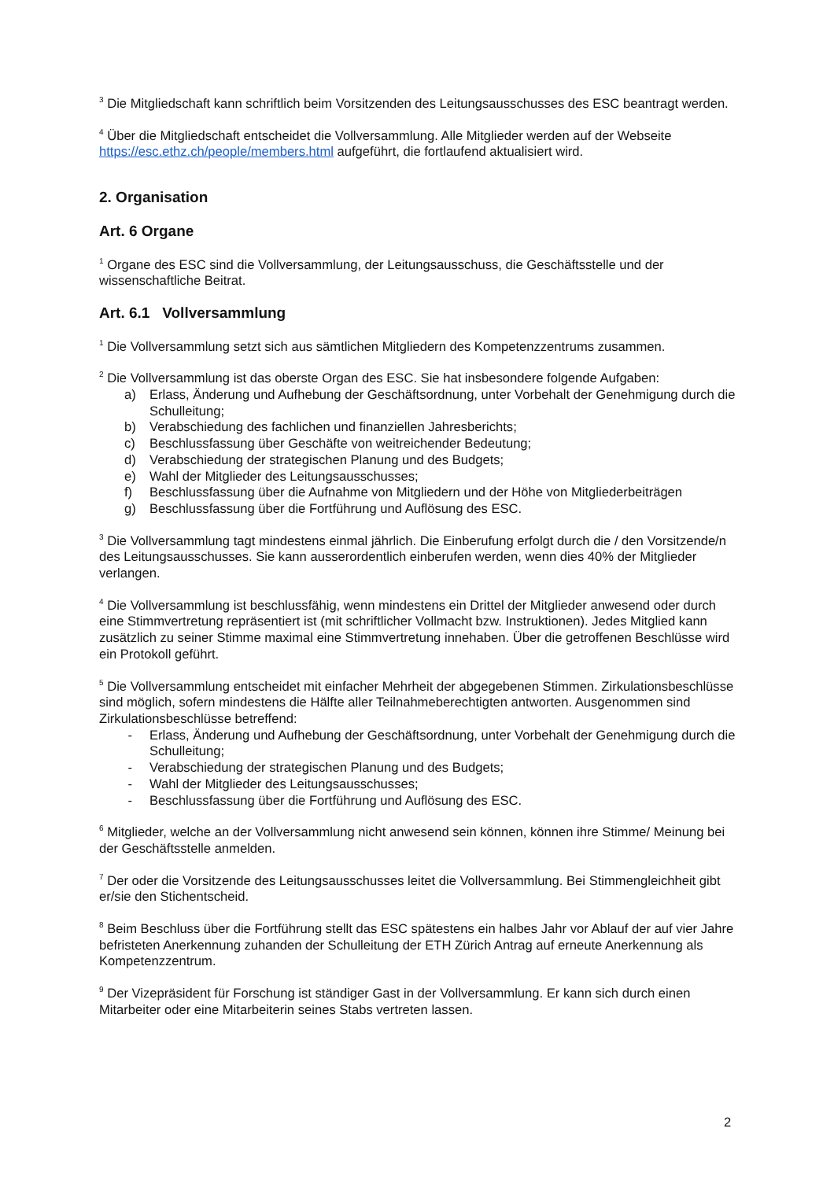<sup>3</sup> Die Mitgliedschaft kann schriftlich beim Vorsitzenden des Leitungsausschusses des ESC beantragt werden.
<sup>4</sup> Über die Mitgliedschaft entscheidet die Vollversammlung. Alle Mitglieder werden auf der Webseite https://esc.ethz.ch/people/members.html aufgeführt, die fortlaufend aktualisiert wird.
2. Organisation
Art. 6 Organe
<sup>1</sup> Organe des ESC sind die Vollversammlung, der Leitungsausschuss, die Geschäftsstelle und der wissenschaftliche Beitrat.
Art. 6.1 Vollversammlung
<sup>1</sup> Die Vollversammlung setzt sich aus sämtlichen Mitgliedern des Kompetenzzentrums zusammen.
<sup>2</sup> Die Vollversammlung ist das oberste Organ des ESC. Sie hat insbesondere folgende Aufgaben:
a) Erlass, Änderung und Aufhebung der Geschäftsordnung, unter Vorbehalt der Genehmigung durch die Schulleitung;
b) Verabschiedung des fachlichen und finanziellen Jahresberichts;
c) Beschlussfassung über Geschäfte von weitreichender Bedeutung;
d) Verabschiedung der strategischen Planung und des Budgets;
e) Wahl der Mitglieder des Leitungsausschusses;
f) Beschlussfassung über die Aufnahme von Mitgliedern und der Höhe von Mitgliederbeiträgen
g) Beschlussfassung über die Fortführung und Auflösung des ESC.
<sup>3</sup> Die Vollversammlung tagt mindestens einmal jährlich. Die Einberufung erfolgt durch die / den Vorsitzende/n des Leitungsausschusses. Sie kann ausserordentlich einberufen werden, wenn dies 40% der Mitglieder verlangen.
<sup>4</sup> Die Vollversammlung ist beschlussfähig, wenn mindestens ein Drittel der Mitglieder anwesend oder durch eine Stimmvertretung repräsentiert ist (mit schriftlicher Vollmacht bzw. Instruktionen). Jedes Mitglied kann zusätzlich zu seiner Stimme maximal eine Stimmvertretung innehaben. Über die getroffenen Beschlüsse wird ein Protokoll geführt.
<sup>5</sup> Die Vollversammlung entscheidet mit einfacher Mehrheit der abgegebenen Stimmen. Zirkulationsbeschlüsse sind möglich, sofern mindestens die Hälfte aller Teilnahmeberechtigten antworten. Ausgenommen sind Zirkulationsbeschlüsse betreffend:
- Erlass, Änderung und Aufhebung der Geschäftsordnung, unter Vorbehalt der Genehmigung durch die Schulleitung;
- Verabschiedung der strategischen Planung und des Budgets;
- Wahl der Mitglieder des Leitungsausschusses;
- Beschlussfassung über die Fortführung und Auflösung des ESC.
<sup>6</sup> Mitglieder, welche an der Vollversammlung nicht anwesend sein können, können ihre Stimme/ Meinung bei der Geschäftsstelle anmelden.
<sup>7</sup> Der oder die Vorsitzende des Leitungsausschusses leitet die Vollversammlung. Bei Stimmengleichheit gibt er/sie den Stichentscheid.
<sup>8</sup> Beim Beschluss über die Fortführung stellt das ESC spätestens ein halbes Jahr vor Ablauf der auf vier Jahre befristeten Anerkennung zuhanden der Schulleitung der ETH Zürich Antrag auf erneute Anerkennung als Kompetenzzentrum.
<sup>9</sup> Der Vizepräsident für Forschung ist ständiger Gast in der Vollversammlung. Er kann sich durch einen Mitarbeiter oder eine Mitarbeiterin seines Stabs vertreten lassen.
2